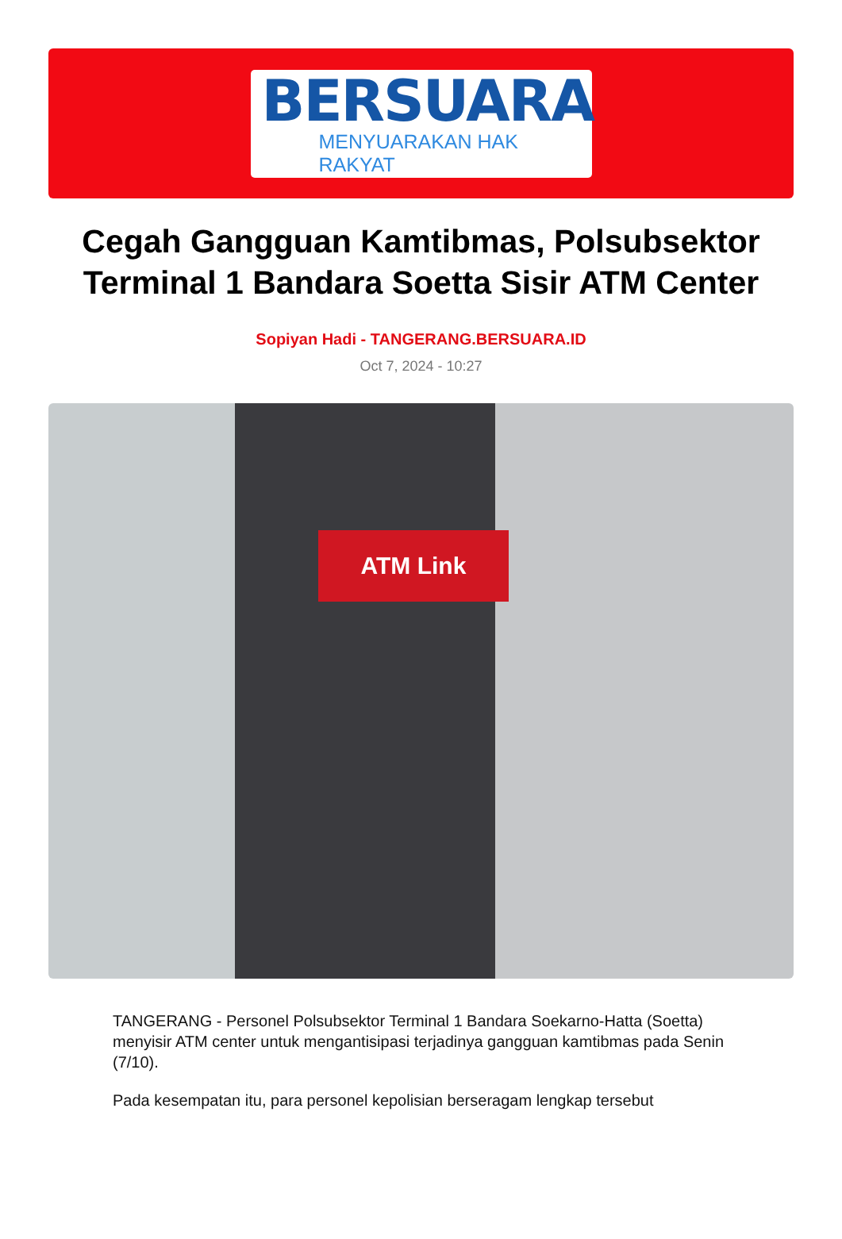BERSUARA
MENYUARAKAN HAK RAKYAT
Cegah Gangguan Kamtibmas, Polsubsektor Terminal 1 Bandara Soetta Sisir ATM Center
Sopiyan Hadi - TANGERANG.BERSUARA.ID
Oct 7, 2024 - 10:27
ATM Link
TANGERANG - Personel Polsubsektor Terminal 1 Bandara Soekarno-Hatta (Soetta) menyisir ATM center untuk mengantisipasi terjadinya gangguan kamtibmas pada Senin (7/10).
Pada kesempatan itu, para personel kepolisian berseragam lengkap tersebut